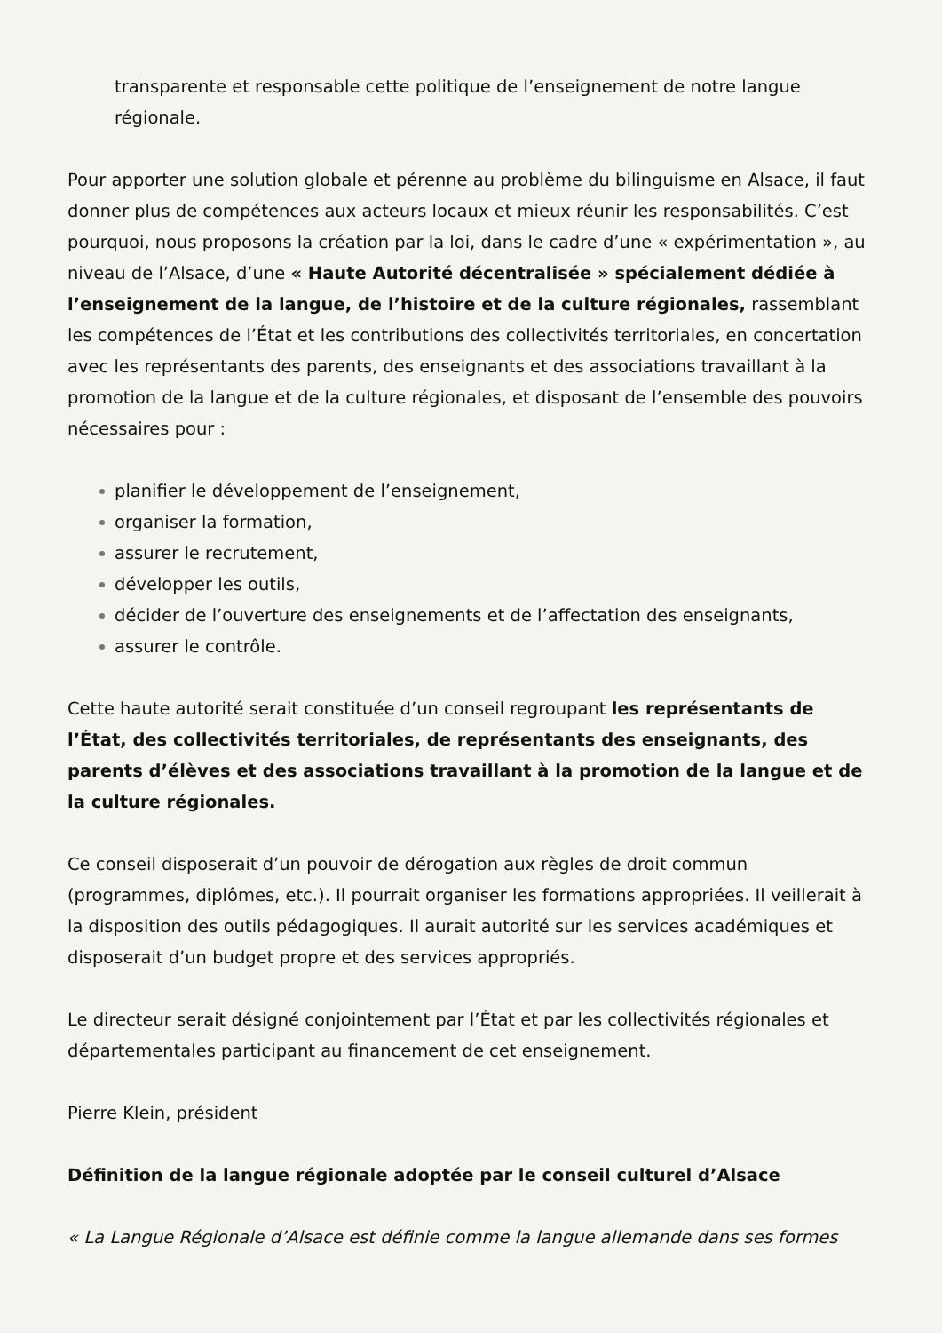transparente et responsable cette politique de l’enseignement de notre langue régionale.
Pour apporter une solution globale et pérenne au problème du bilinguisme en Alsace, il faut donner plus de compétences aux acteurs locaux et mieux réunir les responsabilités. C’est pourquoi, nous proposons la création par la loi, dans le cadre d’une « expérimentation », au niveau de l’Alsace, d’une « Haute Autorité décentralisée » spécialement dédiée à l’enseignement de la langue, de l’histoire et de la culture régionales, rassemblant les compétences de l’État et les contributions des collectivités territoriales, en concertation avec les représentants des parents, des enseignants et des associations travaillant à la promotion de la langue et de la culture régionales, et disposant de l’ensemble des pouvoirs nécessaires pour :
planifier le développement de l’enseignement,
organiser la formation,
assurer le recrutement,
développer les outils,
décider de l’ouverture des enseignements et de l’affectation des enseignants,
assurer le contrôle.
Cette haute autorité serait constituée d’un conseil regroupant les représentants de l’État, des collectivités territoriales, de représentants des enseignants, des parents d’élèves et des associations travaillant à la promotion de la langue et de la culture régionales.
Ce conseil disposerait d’un pouvoir de dérogation aux règles de droit commun (programmes, diplômes, etc.). Il pourrait organiser les formations appropriées. Il veillerait à la disposition des outils pédagogiques. Il aurait autorité sur les services académiques et disposerait d’un budget propre et des services appropriés.
Le directeur serait désigné conjointement par l’État et par les collectivités régionales et départementales participant au financement de cet enseignement.
Pierre Klein, président
Définition de la langue régionale adoptée par le conseil culturel d’Alsace
« La Langue Régionale d’Alsace est définie comme la langue allemande dans ses formes